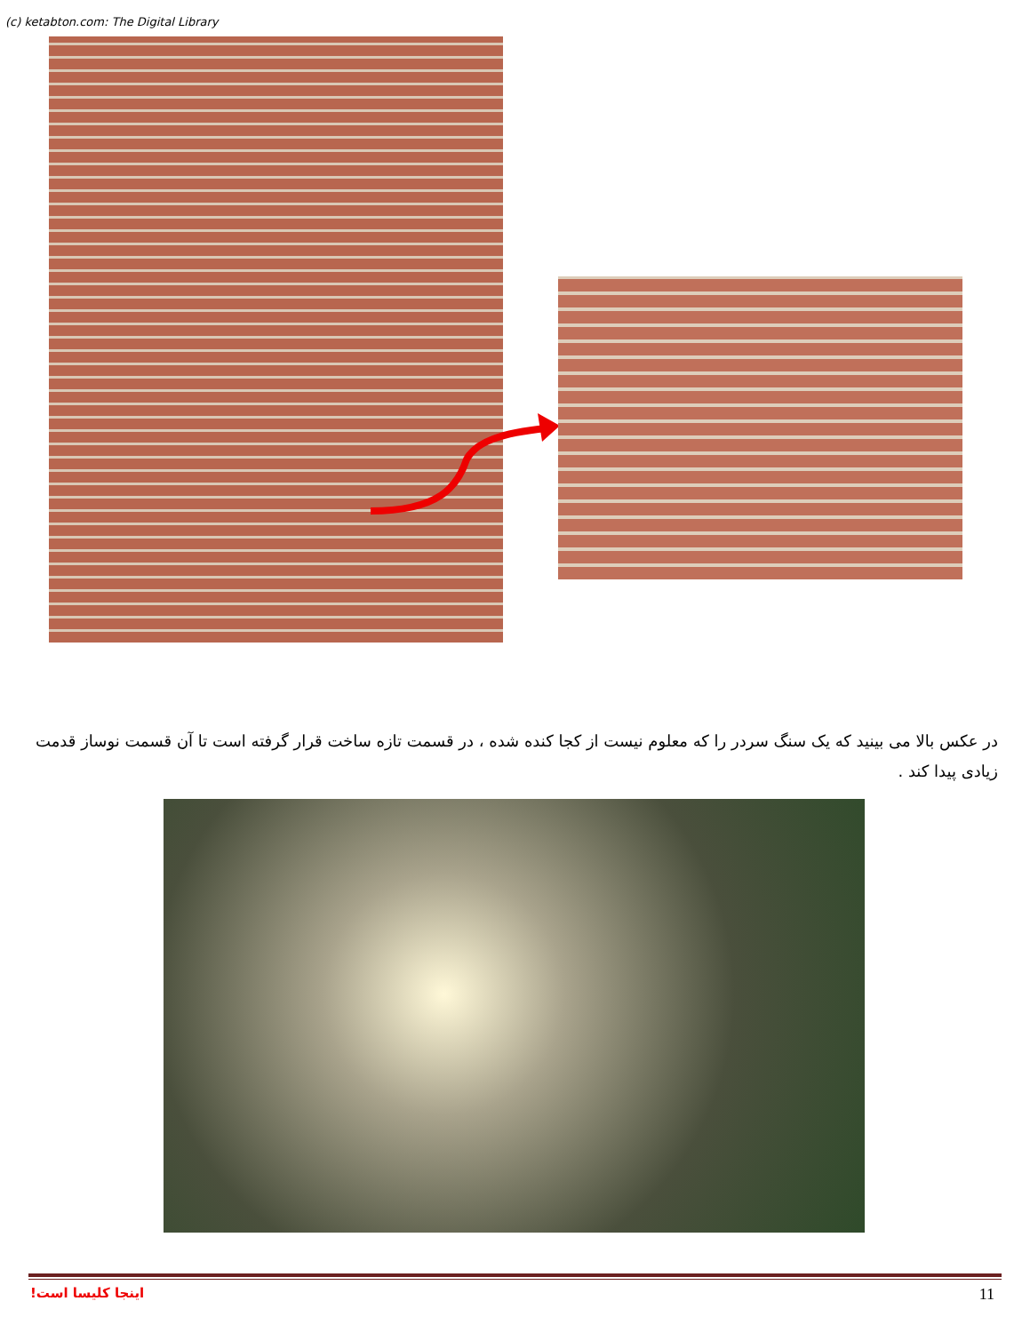(c) ketabton.com: The Digital Library
در عکس بالا می بینید که یک سنگ سردر را که معلوم نیست از کجا کنده شده ، در قسمت تازه ساخت قرار گرفته است تا آن قسمت نوساز قدمت زیادی پیدا کند .
اینجا کلیسا است! 11